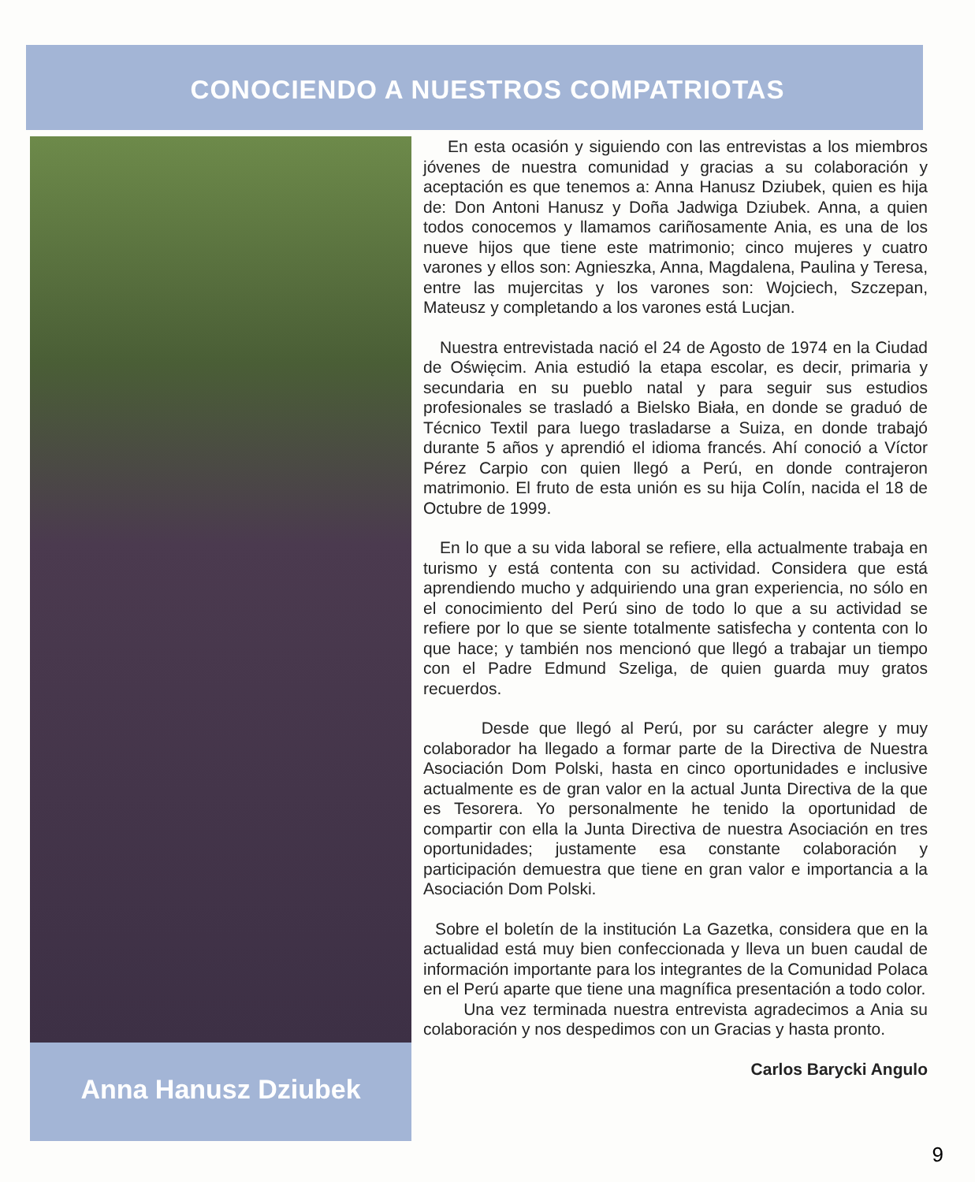CONOCIENDO A NUESTROS COMPATRIOTAS
Anna Hanusz Dziubek
En esta ocasión y siguiendo con las entrevistas a los miembros jóvenes de nuestra comunidad y gracias a su colaboración y aceptación es que tenemos a: Anna Hanusz Dziubek, quien es hija de: Don Antoni Hanusz y Doña Jadwiga Dziubek. Anna, a quien todos conocemos y llamamos cariñosamente Ania, es una de los nueve hijos que tiene este matrimonio; cinco mujeres y cuatro varones y ellos son: Agnieszka, Anna, Magdalena, Paulina y Teresa, entre las mujercitas y los varones son: Wojciech, Szczepan, Mateusz y completando a los varones está Lucjan.
Nuestra entrevistada nació el 24 de Agosto de 1974 en la Ciudad de Oświęcim. Ania estudió la etapa escolar, es decir, primaria y secundaria en su pueblo natal y para seguir sus estudios profesionales se trasladó a Bielsko Biała, en donde se graduó de Técnico Textil para luego trasladarse a Suiza, en donde trabajó durante 5 años y aprendió el idioma francés. Ahí conoció a Víctor Pérez Carpio con quien llegó a Perú, en donde contrajeron matrimonio. El fruto de esta unión es su hija Colín, nacida el 18 de Octubre de 1999.
En lo que a su vida laboral se refiere, ella actualmente trabaja en turismo y está contenta con su actividad. Considera que está aprendiendo mucho y adquiriendo una gran experiencia, no sólo en el conocimiento del Perú sino de todo lo que a su actividad se refiere por lo que se siente totalmente satisfecha y contenta con lo que hace; y también nos mencionó que llegó a trabajar un tiempo con el Padre Edmund Szeliga, de quien guarda muy gratos recuerdos.
Desde que llegó al Perú, por su carácter alegre y muy colaborador ha llegado a formar parte de la Directiva de Nuestra Asociación Dom Polski, hasta en cinco oportunidades e inclusive actualmente es de gran valor en la actual Junta Directiva de la que es Tesorera. Yo personalmente he tenido la oportunidad de compartir con ella la Junta Directiva de nuestra Asociación en tres oportunidades; justamente esa constante colaboración y participación demuestra que tiene en gran valor e importancia a la Asociación Dom Polski.
Sobre el boletín de la institución La Gazetka, considera que en la actualidad está muy bien confeccionada y lleva un buen caudal de información importante para los integrantes de la Comunidad Polaca en el Perú aparte que tiene una magnífica presentación a todo color.
Una vez terminada nuestra entrevista agradecimos a Ania su colaboración y nos despedimos con un Gracias y hasta pronto.
Carlos Barycki Angulo
9